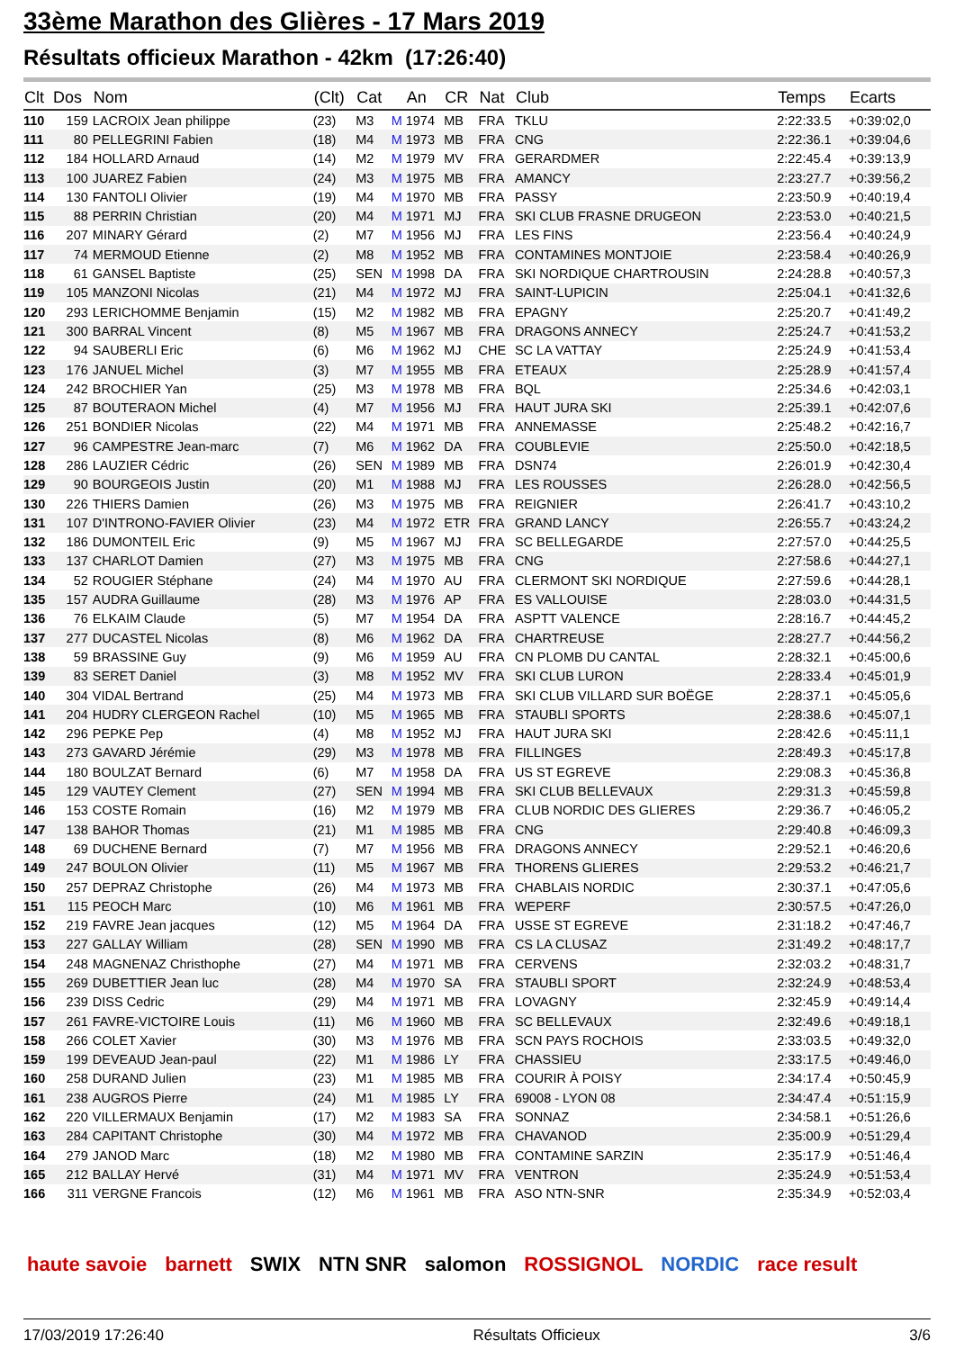33ème Marathon des Glières - 17 Mars 2019
Résultats officieux Marathon - 42km (17:26:40)
| Clt | Dos | Nom | (Clt) | Cat | | An | CR | Nat | Club | Temps | Ecarts |
| --- | --- | --- | --- | --- | --- | --- | --- | --- | --- | --- | --- |
| 110 | 159 | LACROIX Jean philippe | (23) | M3 | M | 1974 | MB | FRA | TKLU | 2:22:33.5 | +0:39:02,0 |
| 111 | 80 | PELLEGRINI Fabien | (18) | M4 | M | 1973 | MB | FRA | CNG | 2:22:36.1 | +0:39:04,6 |
| 112 | 184 | HOLLARD Arnaud | (14) | M2 | M | 1979 | MV | FRA | GERARDMER | 2:22:45.4 | +0:39:13,9 |
| 113 | 100 | JUAREZ Fabien | (24) | M3 | M | 1975 | MB | FRA | AMANCY | 2:23:27.7 | +0:39:56,2 |
| 114 | 130 | FANTOLI Olivier | (19) | M4 | M | 1970 | MB | FRA | PASSY | 2:23:50.9 | +0:40:19,4 |
| 115 | 88 | PERRIN Christian | (20) | M4 | M | 1971 | MJ | FRA | SKI CLUB FRASNE DRUGEON | 2:23:53.0 | +0:40:21,5 |
| 116 | 207 | MINARY Gérard | (2) | M7 | M | 1956 | MJ | FRA | LES FINS | 2:23:56.4 | +0:40:24,9 |
| 117 | 74 | MERMOUD Etienne | (2) | M8 | M | 1952 | MB | FRA | CONTAMINES MONTJOIE | 2:23:58.4 | +0:40:26,9 |
| 118 | 61 | GANSEL Baptiste | (25) | SEN | M | 1998 | DA | FRA | SKI NORDIQUE CHARTROUSIN | 2:24:28.8 | +0:40:57,3 |
| 119 | 105 | MANZONI Nicolas | (21) | M4 | M | 1972 | MJ | FRA | SAINT-LUPICIN | 2:25:04.1 | +0:41:32,6 |
| 120 | 293 | LERICHOMME Benjamin | (15) | M2 | M | 1982 | MB | FRA | EPAGNY | 2:25:20.7 | +0:41:49,2 |
| 121 | 300 | BARRAL Vincent | (8) | M5 | M | 1967 | MB | FRA | DRAGONS ANNECY | 2:25:24.7 | +0:41:53,2 |
| 122 | 94 | SAUBERLI Eric | (6) | M6 | M | 1962 | MJ | CHE | SC LA VATTAY | 2:25:24.9 | +0:41:53,4 |
| 123 | 176 | JANUEL Michel | (3) | M7 | M | 1955 | MB | FRA | ETEAUX | 2:25:28.9 | +0:41:57,4 |
| 124 | 242 | BROCHIER Yan | (25) | M3 | M | 1978 | MB | FRA | BQL | 2:25:34.6 | +0:42:03,1 |
| 125 | 87 | BOUTERAON Michel | (4) | M7 | M | 1956 | MJ | FRA | HAUT JURA SKI | 2:25:39.1 | +0:42:07,6 |
| 126 | 251 | BONDIER Nicolas | (22) | M4 | M | 1971 | MB | FRA | ANNEMASSE | 2:25:48.2 | +0:42:16,7 |
| 127 | 96 | CAMPESTRE Jean-marc | (7) | M6 | M | 1962 | DA | FRA | COUBLEVIE | 2:25:50.0 | +0:42:18,5 |
| 128 | 286 | LAUZIER Cédric | (26) | SEN | M | 1989 | MB | FRA | DSN74 | 2:26:01.9 | +0:42:30,4 |
| 129 | 90 | BOURGEOIS Justin | (20) | M1 | M | 1988 | MJ | FRA | LES ROUSSES | 2:26:28.0 | +0:42:56,5 |
| 130 | 226 | THIERS Damien | (26) | M3 | M | 1975 | MB | FRA | REIGNIER | 2:26:41.7 | +0:43:10,2 |
| 131 | 107 | D'INTRONO-FAVIER Olivier | (23) | M4 | M | 1972 | ETR | FRA | GRAND LANCY | 2:26:55.7 | +0:43:24,2 |
| 132 | 186 | DUMONTEIL Eric | (9) | M5 | M | 1967 | MJ | FRA | SC BELLEGARDE | 2:27:57.0 | +0:44:25,5 |
| 133 | 137 | CHARLOT Damien | (27) | M3 | M | 1975 | MB | FRA | CNG | 2:27:58.6 | +0:44:27,1 |
| 134 | 52 | ROUGIER Stéphane | (24) | M4 | M | 1970 | AU | FRA | CLERMONT SKI NORDIQUE | 2:27:59.6 | +0:44:28,1 |
| 135 | 157 | AUDRA Guillaume | (28) | M3 | M | 1976 | AP | FRA | ES VALLOUISE | 2:28:03.0 | +0:44:31,5 |
| 136 | 76 | ELKAIM Claude | (5) | M7 | M | 1954 | DA | FRA | ASPTT VALENCE | 2:28:16.7 | +0:44:45,2 |
| 137 | 277 | DUCASTEL Nicolas | (8) | M6 | M | 1962 | DA | FRA | CHARTREUSE | 2:28:27.7 | +0:44:56,2 |
| 138 | 59 | BRASSINE Guy | (9) | M6 | M | 1959 | AU | FRA | CN PLOMB DU CANTAL | 2:28:32.1 | +0:45:00,6 |
| 139 | 83 | SERET Daniel | (3) | M8 | M | 1952 | MV | FRA | SKI CLUB LURON | 2:28:33.4 | +0:45:01,9 |
| 140 | 304 | VIDAL Bertrand | (25) | M4 | M | 1973 | MB | FRA | SKI CLUB VILLARD SUR BOËGE | 2:28:37.1 | +0:45:05,6 |
| 141 | 204 | HUDRY CLERGEON Rachel | (10) | M5 | M | 1965 | MB | FRA | STAUBLI SPORTS | 2:28:38.6 | +0:45:07,1 |
| 142 | 296 | PEPKE Pep | (4) | M8 | M | 1952 | MJ | FRA | HAUT JURA SKI | 2:28:42.6 | +0:45:11,1 |
| 143 | 273 | GAVARD Jérémie | (29) | M3 | M | 1978 | MB | FRA | FILLINGES | 2:28:49.3 | +0:45:17,8 |
| 144 | 180 | BOULZAT Bernard | (6) | M7 | M | 1958 | DA | FRA | US ST EGREVE | 2:29:08.3 | +0:45:36,8 |
| 145 | 129 | VAUTEY Clement | (27) | SEN | M | 1994 | MB | FRA | SKI CLUB BELLEVAUX | 2:29:31.3 | +0:45:59,8 |
| 146 | 153 | COSTE Romain | (16) | M2 | M | 1979 | MB | FRA | CLUB NORDIC DES GLIERES | 2:29:36.7 | +0:46:05,2 |
| 147 | 138 | BAHOR Thomas | (21) | M1 | M | 1985 | MB | FRA | CNG | 2:29:40.8 | +0:46:09,3 |
| 148 | 69 | DUCHENE Bernard | (7) | M7 | M | 1956 | MB | FRA | DRAGONS ANNECY | 2:29:52.1 | +0:46:20,6 |
| 149 | 247 | BOULON Olivier | (11) | M5 | M | 1967 | MB | FRA | THORENS GLIERES | 2:29:53.2 | +0:46:21,7 |
| 150 | 257 | DEPRAZ Christophe | (26) | M4 | M | 1973 | MB | FRA | CHABLAIS NORDIC | 2:30:37.1 | +0:47:05,6 |
| 151 | 115 | PEOCH Marc | (10) | M6 | M | 1961 | MB | FRA | WEPERF | 2:30:57.5 | +0:47:26,0 |
| 152 | 219 | FAVRE Jean jacques | (12) | M5 | M | 1964 | DA | FRA | USSE ST EGREVE | 2:31:18.2 | +0:47:46,7 |
| 153 | 227 | GALLAY William | (28) | SEN | M | 1990 | MB | FRA | CS LA CLUSAZ | 2:31:49.2 | +0:48:17,7 |
| 154 | 248 | MAGNENAZ Christhophe | (27) | M4 | M | 1971 | MB | FRA | CERVENS | 2:32:03.2 | +0:48:31,7 |
| 155 | 269 | DUBETTIER Jean luc | (28) | M4 | M | 1970 | SA | FRA | STAUBLI SPORT | 2:32:24.9 | +0:48:53,4 |
| 156 | 239 | DISS Cedric | (29) | M4 | M | 1971 | MB | FRA | LOVAGNY | 2:32:45.9 | +0:49:14,4 |
| 157 | 261 | FAVRE-VICTOIRE Louis | (11) | M6 | M | 1960 | MB | FRA | SC BELLEVAUX | 2:32:49.6 | +0:49:18,1 |
| 158 | 266 | COLET Xavier | (30) | M3 | M | 1976 | MB | FRA | SCN PAYS ROCHOIS | 2:33:03.5 | +0:49:32,0 |
| 159 | 199 | DEVEAUD Jean-paul | (22) | M1 | M | 1986 | LY | FRA | CHASSIEU | 2:33:17.5 | +0:49:46,0 |
| 160 | 258 | DURAND Julien | (23) | M1 | M | 1985 | MB | FRA | COURIR À POISY | 2:34:17.4 | +0:50:45,9 |
| 161 | 238 | AUGROS Pierre | (24) | M1 | M | 1985 | LY | FRA | 69008 - LYON 08 | 2:34:47.4 | +0:51:15,9 |
| 162 | 220 | VILLERMAUX Benjamin | (17) | M2 | M | 1983 | SA | FRA | SONNAZ | 2:34:58.1 | +0:51:26,6 |
| 163 | 284 | CAPITANT Christophe | (30) | M4 | M | 1972 | MB | FRA | CHAVANOD | 2:35:00.9 | +0:51:29,4 |
| 164 | 279 | JANOD Marc | (18) | M2 | M | 1980 | MB | FRA | CONTAMINE SARZIN | 2:35:17.9 | +0:51:46,4 |
| 165 | 212 | BALLAY Hervé | (31) | M4 | M | 1971 | MV | FRA | VENTRON | 2:35:24.9 | +0:51:53,4 |
| 166 | 311 | VERGNE Francois | (12) | M6 | M | 1961 | MB | FRA | ASO NTN-SNR | 2:35:34.9 | +0:52:03,4 |
haute savoie barnett SWIX NTN SNR salomon ROSSIGNOL NORDIC race result
17/03/2019 17:26:40 Résultats Officieux 3/6